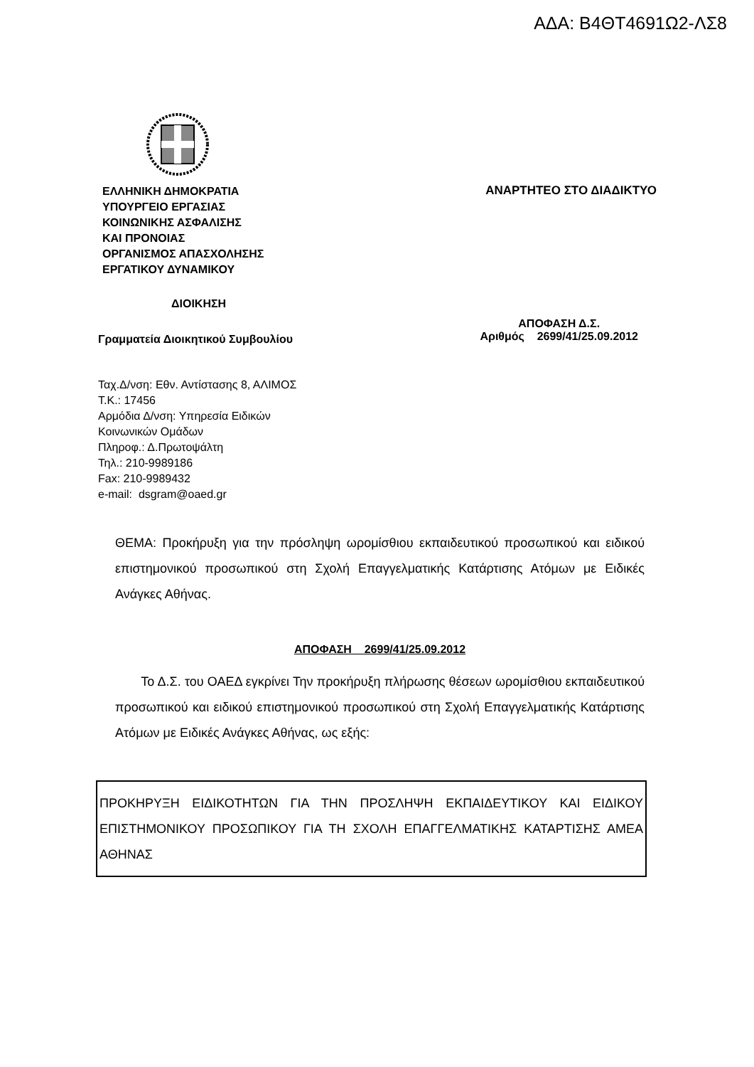ΑΔΑ: Β4ΘΤ4691Ω2-ΛΣ8
ΕΛΛΗΝΙΚΗ ΔΗΜΟΚΡΑΤΙΑ
ΥΠΟΥΡΓΕΙΟ ΕΡΓΑΣΙΑΣ
ΚΟΙΝΩΝΙΚΗΣ ΑΣΦΑΛΙΣΗΣ
ΚΑΙ ΠΡΟΝΟΙΑΣ
ΟΡΓΑΝΙΣΜΟΣ ΑΠΑΣΧΟΛΗΣΗΣ
ΕΡΓΑΤΙΚΟΥ ΔΥΝΑΜΙΚΟΥ
ΑΝΑΡΤΗΤΕΟ ΣΤΟ ΔΙΑΔΙΚΤΥΟ
ΔΙΟΙΚΗΣΗ
Γραμματεία Διοικητικού Συμβουλίου
ΑΠΟΦΑΣΗ Δ.Σ.
Αριθμός 2699/41/25.09.2012
Ταχ.Δ/νση: Εθν. Αντίστασης 8, ΑΛΙΜΟΣ
Τ.Κ.: 17456
Αρμόδια Δ/νση: Υπηρεσία Ειδικών
Κοινωνικών Ομάδων
Πληροφ.: Δ.Πρωτοψάλτη
Τηλ.: 210-9989186
Fax: 210-9989432
e-mail: dsgram@oaed.gr
ΘΕΜΑ: Προκήρυξη για την πρόσληψη ωρομίσθιου εκπαιδευτικού προσωπικού και ειδικού επιστημονικού προσωπικού στη Σχολή Επαγγελματικής Κατάρτισης Ατόμων με Ειδικές Ανάγκες Αθήνας.
ΑΠΟΦΑΣΗ 2699/41/25.09.2012
Το Δ.Σ. του ΟΑΕΔ εγκρίνει Την προκήρυξη πλήρωσης θέσεων ωρομίσθιου εκπαιδευτικού προσωπικού και ειδικού επιστημονικού προσωπικού στη Σχολή Επαγγελματικής Κατάρτισης Ατόμων με Ειδικές Ανάγκες Αθήνας, ως εξής:
ΠΡΟΚΗΡΥΞΗ ΕΙΔΙΚΟΤΗΤΩΝ ΓΙΑ ΤΗΝ ΠΡΟΣΛΗΨΗ ΕΚΠΑΙΔΕΥΤΙΚΟΥ ΚΑΙ ΕΙΔΙΚΟΥ ΕΠΙΣΤΗΜΟΝΙΚΟΥ ΠΡΟΣΩΠΙΚΟΥ ΓΙΑ ΤΗ ΣΧΟΛΗ ΕΠΑΓΓΕΛΜΑΤΙΚΗΣ ΚΑΤΑΡΤΙΣΗΣ ΑΜΕΑ ΑΘΗΝΑΣ